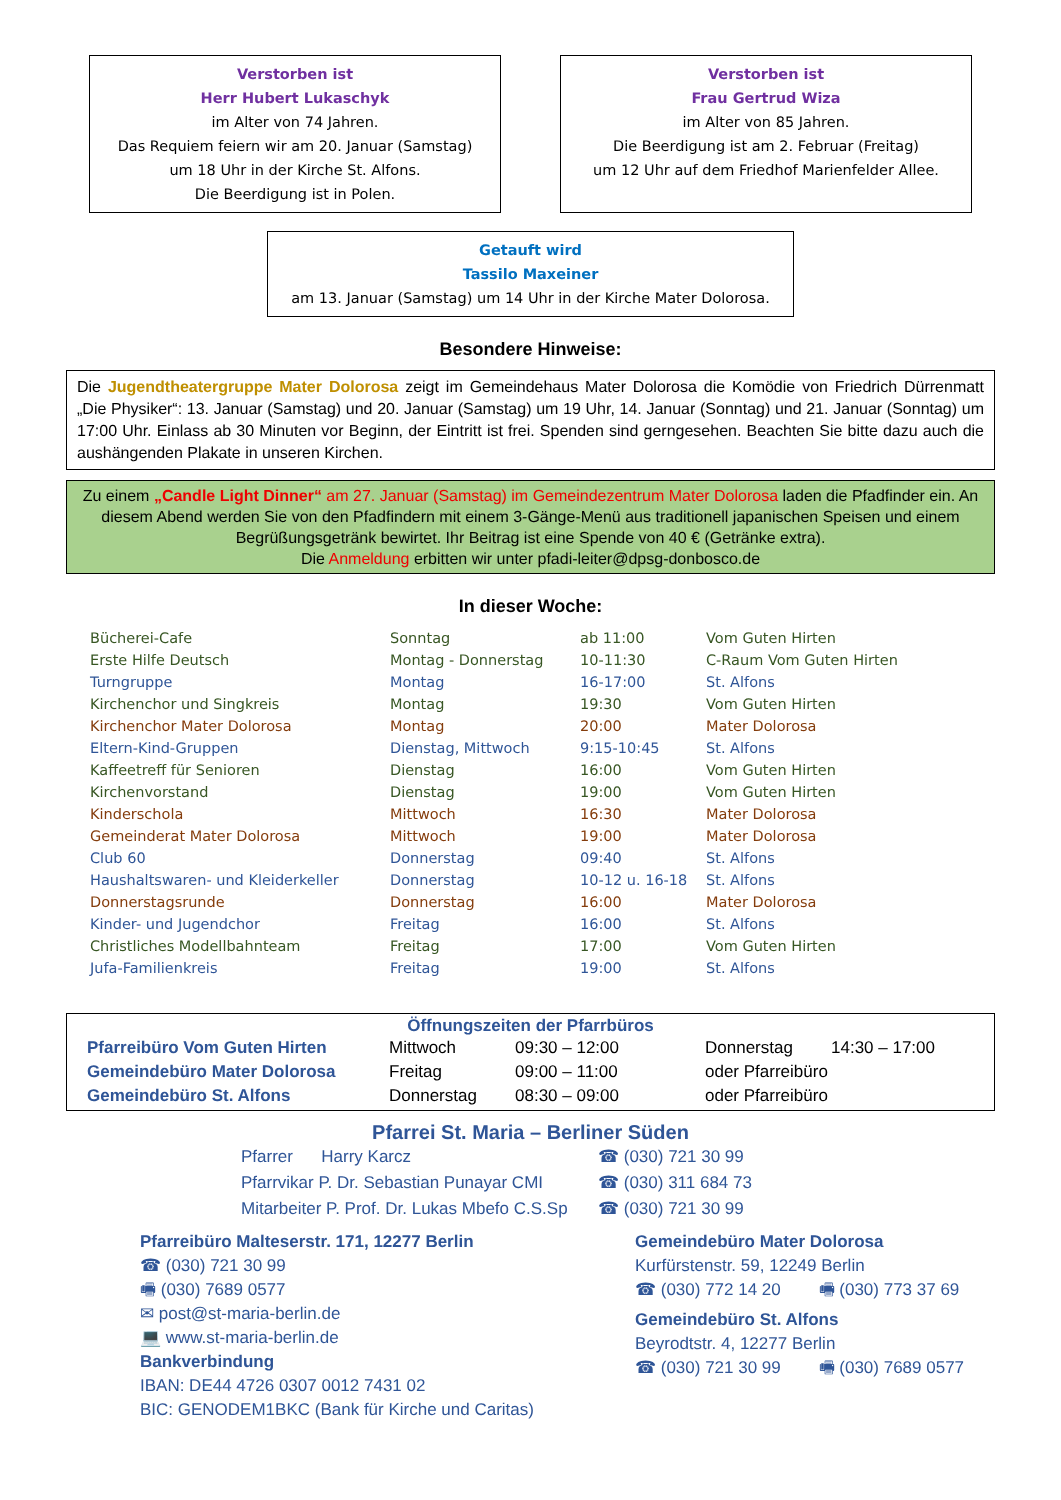Verstorben ist
Herr Hubert Lukaschyk
im Alter von 74 Jahren.
Das Requiem feiern wir am 20. Januar (Samstag)
um 18 Uhr in der Kirche St. Alfons.
Die Beerdigung ist in Polen.
Verstorben ist
Frau Gertrud Wiza
im Alter von 85 Jahren.
Die Beerdigung ist am 2. Februar (Freitag)
um 12 Uhr auf dem Friedhof Marienfelder Allee.
Getauft wird
Tassilo Maxeiner
am 13. Januar (Samstag) um 14 Uhr in der Kirche Mater Dolorosa.
Besondere Hinweise:
Die Jugendtheatergruppe Mater Dolorosa zeigt im Gemeindehaus Mater Dolorosa die Komödie von Friedrich Dürrenmatt „Die Physiker“: 13. Januar (Samstag) und 20. Januar (Samstag) um 19 Uhr, 14. Januar (Sonntag) und 21. Januar (Sonntag) um 17:00 Uhr. Einlass ab 30 Minuten vor Beginn, der Eintritt ist frei. Spenden sind gerngesehen. Beachten Sie bitte dazu auch die aushängenden Plakate in unseren Kirchen.
Zu einem „Candle Light Dinner“ am 27. Januar (Samstag) im Gemeindezentrum Mater Dolorosa laden die Pfadfinder ein. An diesem Abend werden Sie von den Pfadfindern mit einem 3-Gänge-Menü aus traditionell japanischen Speisen und einem Begrüßungsgetränk bewirtet. Ihr Beitrag ist eine Spende von 40 € (Getränke extra).
Die Anmeldung erbitten wir unter pfadi-leiter@dpsg-donbosco.de
In dieser Woche:
| Bücherei-Cafe | Sonntag | ab 11:00 | Vom Guten Hirten |
| Erste Hilfe Deutsch | Montag - Donnerstag | 10-11:30 | C-Raum Vom Guten Hirten |
| Turngruppe | Montag | 16-17:00 | St. Alfons |
| Kirchenchor und Singkreis | Montag | 19:30 | Vom Guten Hirten |
| Kirchenchor Mater Dolorosa | Montag | 20:00 | Mater Dolorosa |
| Eltern-Kind-Gruppen | Dienstag, Mittwoch | 9:15-10:45 | St. Alfons |
| Kaffeetreff für Senioren | Dienstag | 16:00 | Vom Guten Hirten |
| Kirchenvorstand | Dienstag | 19:00 | Vom Guten Hirten |
| Kinderschola | Mittwoch | 16:30 | Mater Dolorosa |
| Gemeinderat Mater Dolorosa | Mittwoch | 19:00 | Mater Dolorosa |
| Club 60 | Donnerstag | 09:40 | St. Alfons |
| Haushaltswaren- und Kleiderkeller | Donnerstag | 10-12 u. 16-18 | St. Alfons |
| Donnerstagsrunde | Donnerstag | 16:00 | Mater Dolorosa |
| Kinder- und Jugendchor | Freitag | 16:00 | St. Alfons |
| Christliches Modellbahnteam | Freitag | 17:00 | Vom Guten Hirten |
| Jufa-Familienkreis | Freitag | 19:00 | St. Alfons |
Öffnungszeiten der Pfarrbüros
| Pfarreibüro Vom Guten Hirten | Mittwoch | 09:30 – 12:00 | Donnerstag | 14:30 – 17:00 |
| Gemeindebüro Mater Dolorosa | Freitag | 09:00 – 11:00 | oder Pfarreibüro | |
| Gemeindebüro St. Alfons | Donnerstag | 08:30 – 09:00 | oder Pfarreibüro | |
Pfarrei St. Maria – Berliner Süden
| Pfarrer Harry Karcz | ☎ (030) 721 30 99 |
| Pfarrvikar P. Dr. Sebastian Punayar CMI | ☎ (030) 311 684 73 |
| Mitarbeiter P. Prof. Dr. Lukas Mbefo C.S.Sp | ☎ (030) 721 30 99 |
Pfarreibüro Malteserstr. 171, 12277 Berlin
☎ (030) 721 30 99
🖷 (030) 7689 0577
✉ post@st-maria-berlin.de
💻 www.st-maria-berlin.de
Bankverbindung
IBAN: DE44 4726 0307 0012 7431 02
BIC: GENODEM1BKC (Bank für Kirche und Caritas)
Gemeindebüro Mater Dolorosa
Kurfürstenstr. 59, 12249 Berlin
☎ (030) 772 14 20 🖷 (030) 773 37 69
Gemeindebüro St. Alfons
Beyrodtstr. 4, 12277 Berlin
☎ (030) 721 30 99 🖷 (030) 7689 0577